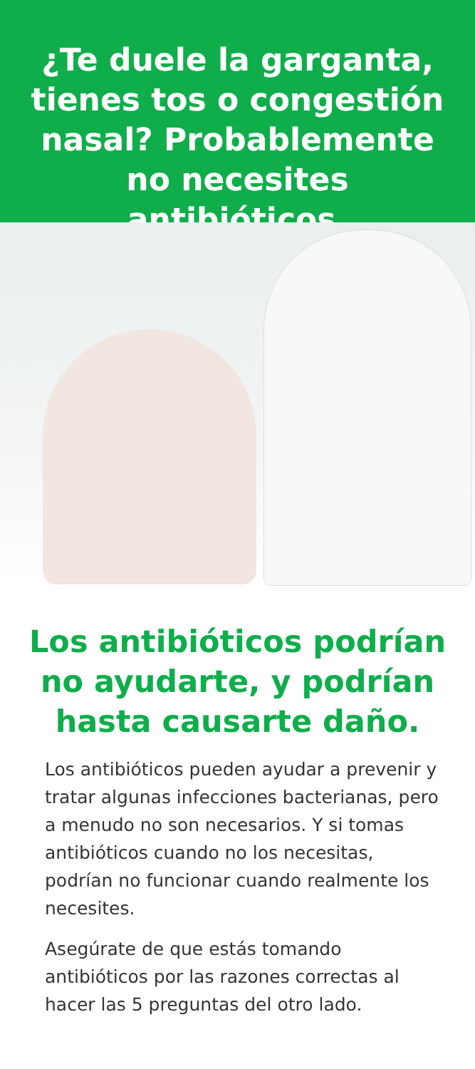¿Te duele la garganta, tienes tos o congestión nasal? Probablemente no necesites antibióticos.
Los antibióticos podrían no ayudarte, y podrían hasta causarte daño.
Los antibióticos pueden ayudar a prevenir y tratar algunas infecciones bacterianas, pero a menudo no son necesarios. Y si tomas antibióticos cuando no los necesitas, podrían no funcionar cuando realmente los necesites.
Asegúrate de que estás tomando antibióticos por las razones correctas al hacer las 5 preguntas del otro lado.